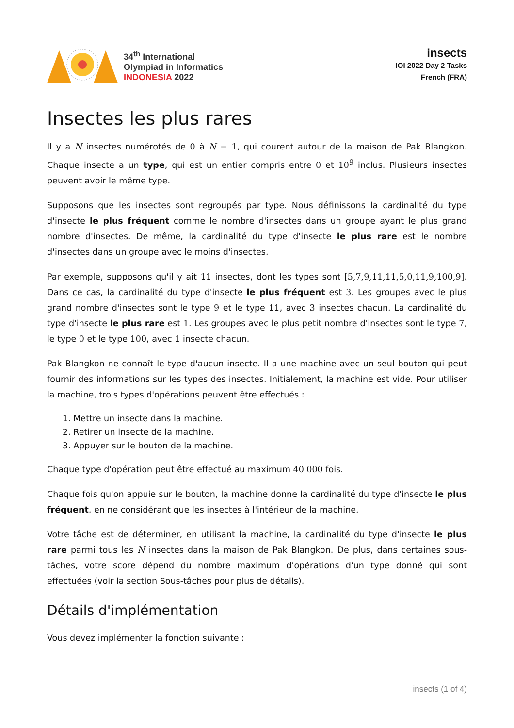34<sup>th</sup> International
Olympiad in Informatics
INDONESIA 2022
insects
IOI 2022 Day 2 Tasks
French (FRA)
Insectes les plus rares
Il y a N insectes numérotés de 0 à N − 1, qui courent autour de la maison de Pak Blangkon. Chaque insecte a un type, qui est un entier compris entre 0 et 10<sup>9</sup> inclus. Plusieurs insectes peuvent avoir le même type.
Supposons que les insectes sont regroupés par type. Nous définissons la cardinalité du type d'insecte le plus fréquent comme le nombre d'insectes dans un groupe ayant le plus grand nombre d'insectes. De même, la cardinalité du type d'insecte le plus rare est le nombre d'insectes dans un groupe avec le moins d'insectes.
Par exemple, supposons qu'il y ait 11 insectes, dont les types sont [5,7,9,11,11,5,0,11,9,100,9]. Dans ce cas, la cardinalité du type d'insecte le plus fréquent est 3. Les groupes avec le plus grand nombre d'insectes sont le type 9 et le type 11, avec 3 insectes chacun. La cardinalité du type d'insecte le plus rare est 1. Les groupes avec le plus petit nombre d'insectes sont le type 7, le type 0 et le type 100, avec 1 insecte chacun.
Pak Blangkon ne connaît le type d'aucun insecte. Il a une machine avec un seul bouton qui peut fournir des informations sur les types des insectes. Initialement, la machine est vide. Pour utiliser la machine, trois types d'opérations peuvent être effectués :
1. Mettre un insecte dans la machine.
2. Retirer un insecte de la machine.
3. Appuyer sur le bouton de la machine.
Chaque type d'opération peut être effectué au maximum 40 000 fois.
Chaque fois qu'on appuie sur le bouton, la machine donne la cardinalité du type d'insecte le plus fréquent, en ne considérant que les insectes à l'intérieur de la machine.
Votre tâche est de déterminer, en utilisant la machine, la cardinalité du type d'insecte le plus rare parmi tous les N insectes dans la maison de Pak Blangkon. De plus, dans certaines sous-tâches, votre score dépend du nombre maximum d'opérations d'un type donné qui sont effectuées (voir la section Sous-tâches pour plus de détails).
Détails d'implémentation
Vous devez implémenter la fonction suivante :
insects (1 of 4)